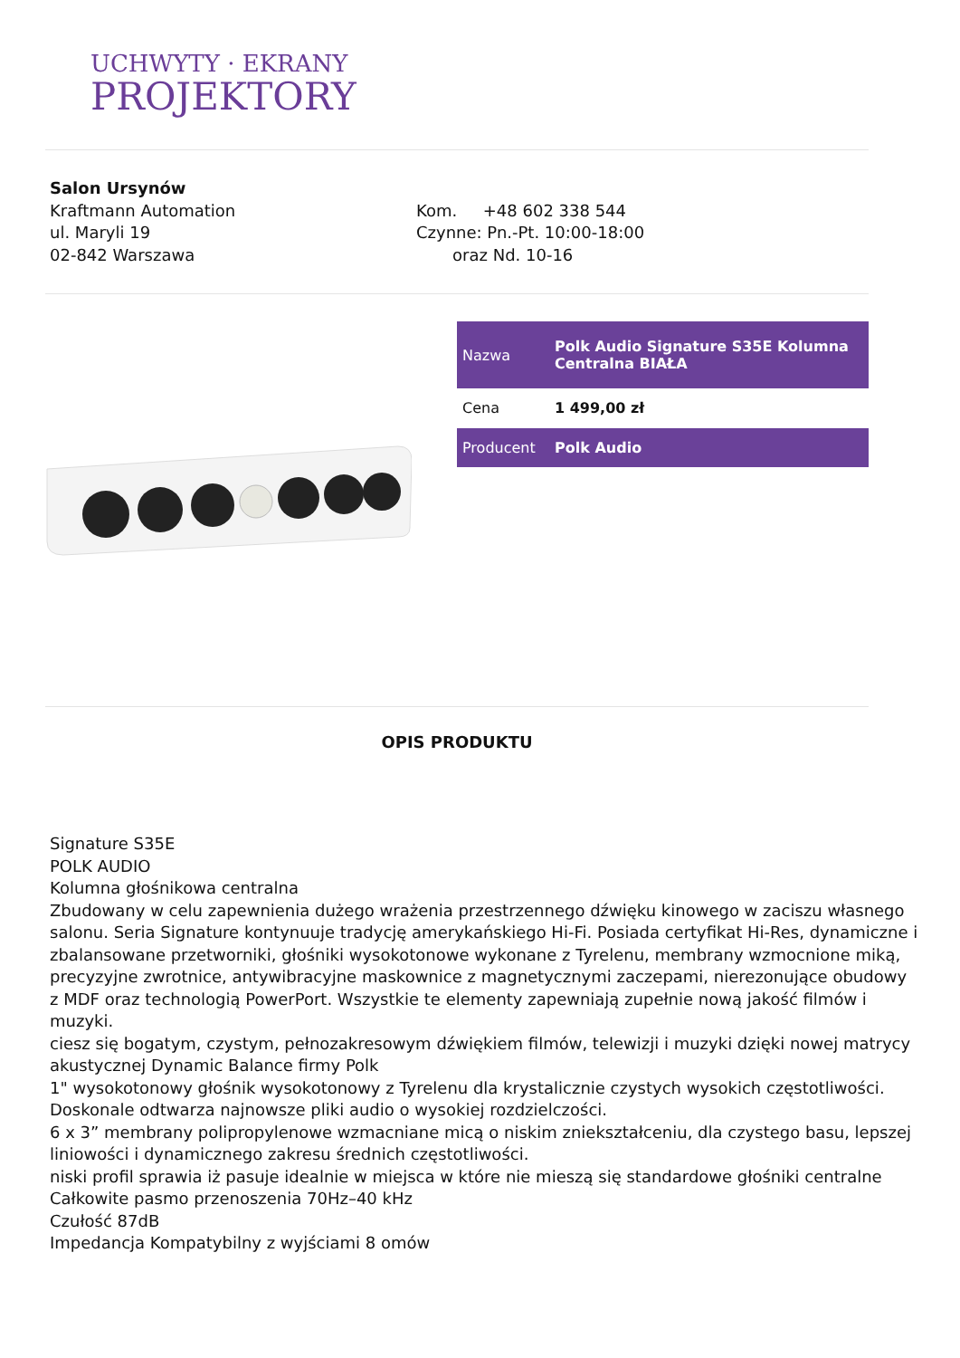UCHWYTY · EKRANY
PROJEKTORY
Salon Ursynów
Kraftmann Automation
ul. Maryli 19
02-842 Warszawa
Kom. +48 602 338 544
Czynne: Pn.-Pt. 10:00-18:00
oraz Nd. 10-16
| Nazwa | Polk Audio Signature S35E Kolumna Centralna BIAŁA |
| Cena | 1 499,00 zł |
| Producent | Polk Audio |
OPIS PRODUKTU
Signature S35E
POLK AUDIO
Kolumna głośnikowa centralna
Zbudowany w celu zapewnienia dużego wrażenia przestrzennego dźwięku kinowego w zaciszu własnego salonu. Seria Signature kontynuuje tradycję amerykańskiego Hi-Fi. Posiada certyfikat Hi-Res, dynamiczne i zbalansowane przetworniki, głośniki wysokotonowe wykonane z Tyrelenu, membrany wzmocnione miką, precyzyjne zwrotnice, antywibracyjne maskownice z magnetycznymi zaczepami, nierezonujące obudowy z MDF oraz technologią PowerPort. Wszystkie te elementy zapewniają zupełnie nową jakość filmów i muzyki.
ciesz się bogatym, czystym, pełnozakresowym dźwiękiem filmów, telewizji i muzyki dzięki nowej matrycy akustycznej Dynamic Balance firmy Polk
1" wysokotonowy głośnik wysokotonowy z Tyrelenu dla krystalicznie czystych wysokich częstotliwości. Doskonale odtwarza najnowsze pliki audio o wysokiej rozdzielczości.
6 x 3” membrany polipropylenowe wzmacniane micą o niskim zniekształceniu, dla czystego basu, lepszej liniowości i dynamicznego zakresu średnich częstotliwości.
niski profil sprawia iż pasuje idealnie w miejsca w które nie mieszą się standardowe głośniki centralne
Całkowite pasmo przenoszenia 70Hz–40 kHz
Czułość 87dB
Impedancja Kompatybilny z wyjściami 8 omów